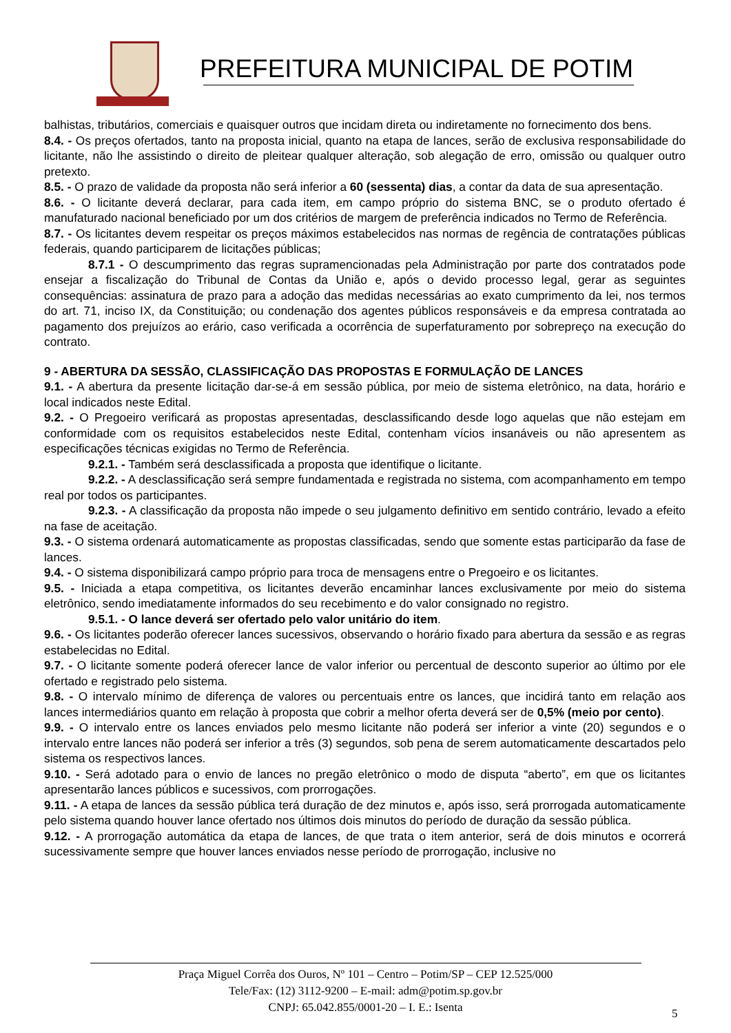PREFEITURA MUNICIPAL DE POTIM
balhistas, tributários, comerciais e quaisquer outros que incidam direta ou indiretamente no fornecimento dos bens.
8.4. - Os preços ofertados, tanto na proposta inicial, quanto na etapa de lances, serão de exclusiva responsabilidade do licitante, não lhe assistindo o direito de pleitear qualquer alteração, sob alegação de erro, omissão ou qualquer outro pretexto.
8.5. - O prazo de validade da proposta não será inferior a 60 (sessenta) dias, a contar da data de sua apresentação.
8.6. - O licitante deverá declarar, para cada item, em campo próprio do sistema BNC, se o produto ofertado é manufaturado nacional beneficiado por um dos critérios de margem de preferência indicados no Termo de Referência.
8.7. - Os licitantes devem respeitar os preços máximos estabelecidos nas normas de regência de contratações públicas federais, quando participarem de licitações públicas;
8.7.1 - O descumprimento das regras supramencionadas pela Administração por parte dos contratados pode ensejar a fiscalização do Tribunal de Contas da União e, após o devido processo legal, gerar as seguintes consequências: assinatura de prazo para a adoção das medidas necessárias ao exato cumprimento da lei, nos termos do art. 71, inciso IX, da Constituição; ou condenação dos agentes públicos responsáveis e da empresa contratada ao pagamento dos prejuízos ao erário, caso verificada a ocorrência de superfaturamento por sobrepreço na execução do contrato.
9 - ABERTURA DA SESSÃO, CLASSIFICAÇÃO DAS PROPOSTAS E FORMULAÇÃO DE LANCES
9.1. - A abertura da presente licitação dar-se-á em sessão pública, por meio de sistema eletrônico, na data, horário e local indicados neste Edital.
9.2. - O Pregoeiro verificará as propostas apresentadas, desclassificando desde logo aquelas que não estejam em conformidade com os requisitos estabelecidos neste Edital, contenham vícios insanáveis ou não apresentem as especificações técnicas exigidas no Termo de Referência.
9.2.1. - Também será desclassificada a proposta que identifique o licitante.
9.2.2. - A desclassificação será sempre fundamentada e registrada no sistema, com acompanhamento em tempo real por todos os participantes.
9.2.3. - A classificação da proposta não impede o seu julgamento definitivo em sentido contrário, levado a efeito na fase de aceitação.
9.3. - O sistema ordenará automaticamente as propostas classificadas, sendo que somente estas participarão da fase de lances.
9.4. - O sistema disponibilizará campo próprio para troca de mensagens entre o Pregoeiro e os licitantes.
9.5. - Iniciada a etapa competitiva, os licitantes deverão encaminhar lances exclusivamente por meio do sistema eletrônico, sendo imediatamente informados do seu recebimento e do valor consignado no registro.
9.5.1. - O lance deverá ser ofertado pelo valor unitário do item.
9.6. - Os licitantes poderão oferecer lances sucessivos, observando o horário fixado para abertura da sessão e as regras estabelecidas no Edital.
9.7. - O licitante somente poderá oferecer lance de valor inferior ou percentual de desconto superior ao último por ele ofertado e registrado pelo sistema.
9.8. - O intervalo mínimo de diferença de valores ou percentuais entre os lances, que incidirá tanto em relação aos lances intermediários quanto em relação à proposta que cobrir a melhor oferta deverá ser de 0,5% (meio por cento).
9.9. - O intervalo entre os lances enviados pelo mesmo licitante não poderá ser inferior a vinte (20) segundos e o intervalo entre lances não poderá ser inferior a três (3) segundos, sob pena de serem automaticamente descartados pelo sistema os respectivos lances.
9.10. - Será adotado para o envio de lances no pregão eletrônico o modo de disputa “aberto”, em que os licitantes apresentarão lances públicos e sucessivos, com prorrogações.
9.11. - A etapa de lances da sessão pública terá duração de dez minutos e, após isso, será prorrogada automaticamente pelo sistema quando houver lance ofertado nos últimos dois minutos do período de duração da sessão pública.
9.12. - A prorrogação automática da etapa de lances, de que trata o item anterior, será de dois minutos e ocorrerá sucessivamente sempre que houver lances enviados nesse período de prorrogação, inclusive no
Praça Miguel Corrêa dos Ouros, Nº 101 – Centro – Potim/SP – CEP 12.525/000
Tele/Fax: (12) 3112-9200 – E-mail: adm@potim.sp.gov.br
CNPJ: 65.042.855/0001-20 – I. E.: Isenta
5